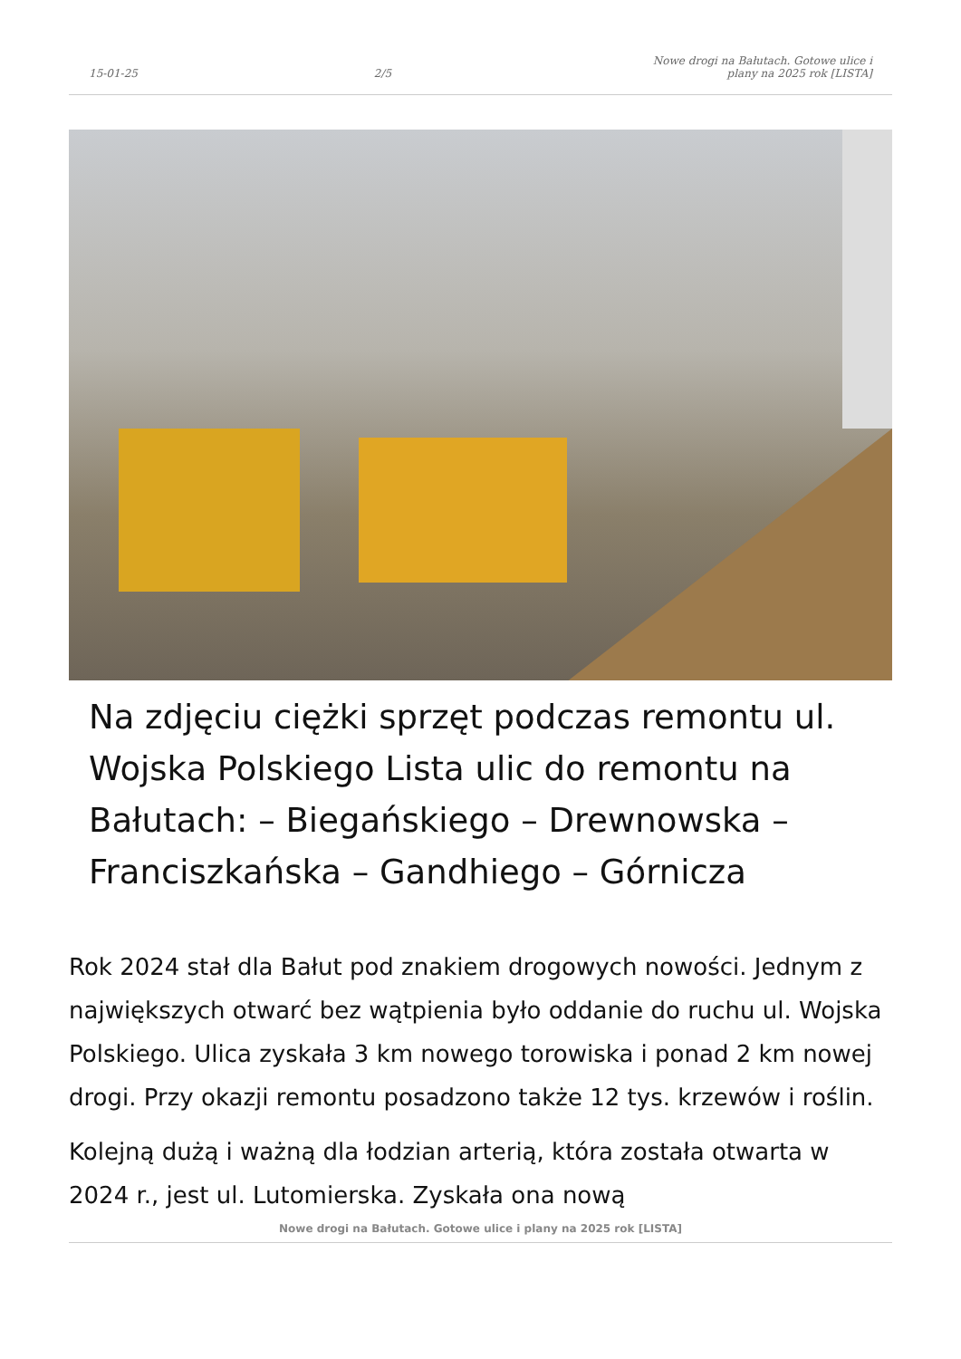15-01-25 2/5 Nowe drogi na Bałutach. Gotowe ulice i plany na 2025 rok [LISTA]
Na zdjęciu ciężki sprzęt podczas remontu ul. Wojska Polskiego Lista ulic do remontu na Bałutach: – Biegańskiego – Drewnowska – Franciszkańska – Gandhiego – Górnicza
Rok 2024 stał dla Bałut pod znakiem drogowych nowości. Jednym z największych otwarć bez wątpienia było oddanie do ruchu ul. Wojska Polskiego. Ulica zyskała 3 km nowego torowiska i ponad 2 km nowej drogi. Przy okazji remontu posadzono także 12 tys. krzewów i roślin.
Kolejną dużą i ważną dla łodzian arterią, która została otwarta w 2024 r., jest ul. Lutomierska. Zyskała ona nową
Nowe drogi na Bałutach. Gotowe ulice i plany na 2025 rok [LISTA]